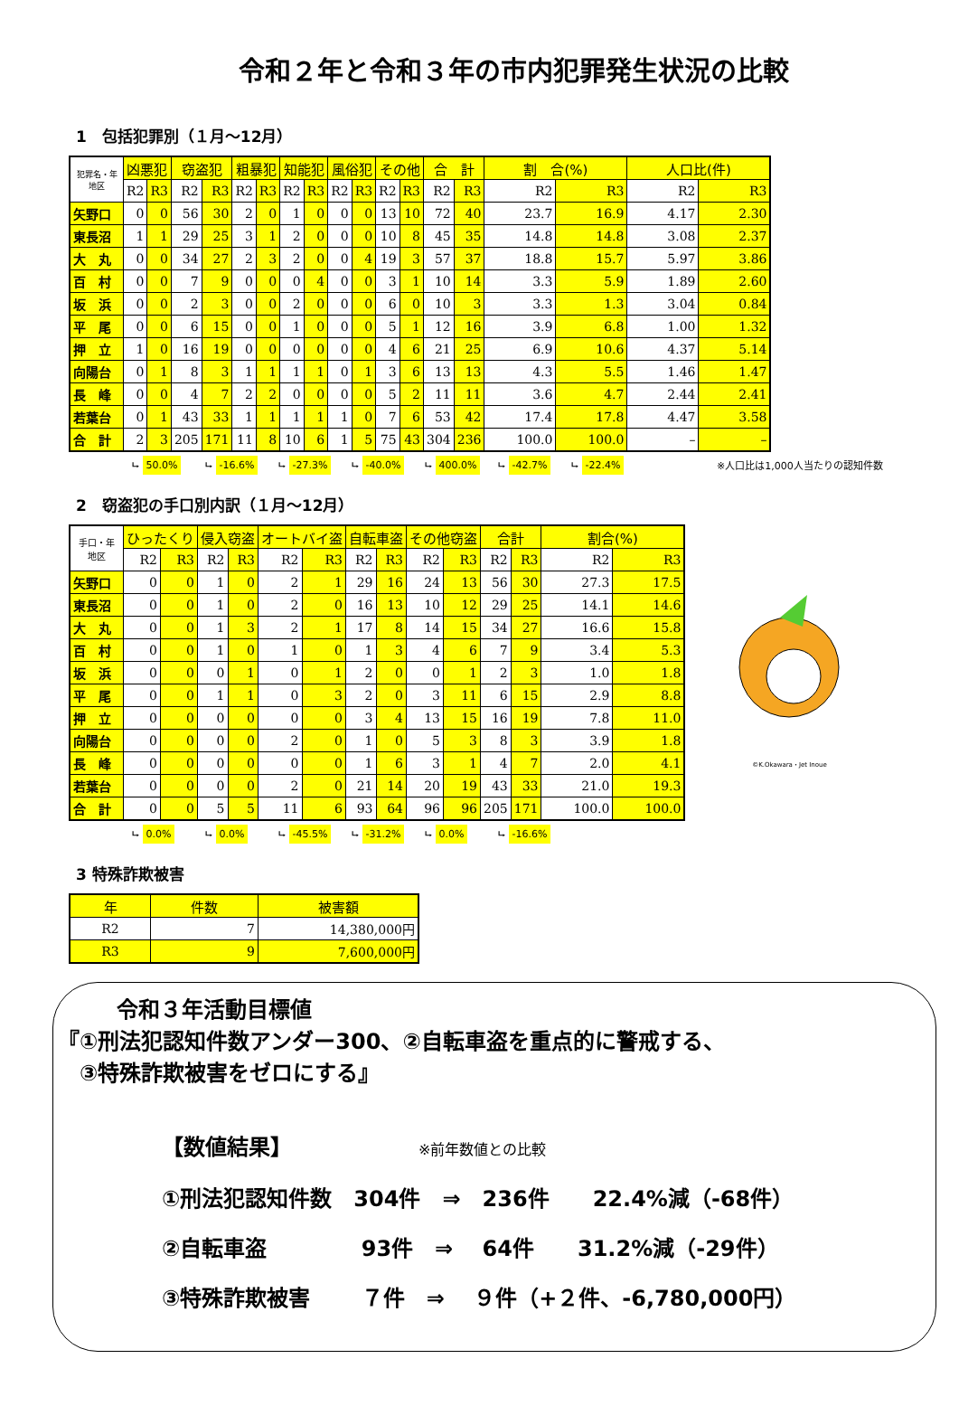令和２年と令和３年の市内犯罪発生状況の比較
1　包括犯罪別（１月～12月）
| 犯罪名・年 地区 | 凶悪犯 | | 窃盗犯 | | 粗暴犯 | | 知能犯 | | 風俗犯 | | その他 | | 合 計 | | 割 合(%) | | 人口比(件) | |
| --- | --- | --- | --- | --- | --- | --- | --- | --- | --- | --- | --- | --- | --- | --- | --- | --- | --- | --- |
| | R2 | R3 | R2 | R3 | R2 | R3 | R2 | R3 | R2 | R3 | R2 | R3 | R2 | R3 | R2 | R3 | R2 | R3 |
| 矢野口 | 0 | 0 | 56 | 30 | 2 | 0 | 1 | 0 | 0 | 0 | 13 | 10 | 72 | 40 | 23.7 | 16.9 | 4.17 | 2.30 |
| 東長沼 | 1 | 1 | 29 | 25 | 3 | 1 | 2 | 0 | 0 | 0 | 10 | 8 | 45 | 35 | 14.8 | 14.8 | 3.08 | 2.37 |
| 大 丸 | 0 | 0 | 34 | 27 | 2 | 3 | 2 | 0 | 0 | 4 | 19 | 3 | 57 | 37 | 18.8 | 15.7 | 5.97 | 3.86 |
| 百 村 | 0 | 0 | 7 | 9 | 0 | 0 | 0 | 4 | 0 | 0 | 3 | 1 | 10 | 14 | 3.3 | 5.9 | 1.89 | 2.60 |
| 坂 浜 | 0 | 0 | 2 | 3 | 0 | 0 | 2 | 0 | 0 | 0 | 6 | 0 | 10 | 3 | 3.3 | 1.3 | 3.04 | 0.84 |
| 平 尾 | 0 | 0 | 6 | 15 | 0 | 0 | 1 | 0 | 0 | 0 | 5 | 1 | 12 | 16 | 3.9 | 6.8 | 1.00 | 1.32 |
| 押 立 | 1 | 0 | 16 | 19 | 0 | 0 | 0 | 0 | 0 | 0 | 4 | 6 | 21 | 25 | 6.9 | 10.6 | 4.37 | 5.14 |
| 向陽台 | 0 | 1 | 8 | 3 | 1 | 1 | 1 | 1 | 0 | 1 | 3 | 6 | 13 | 13 | 4.3 | 5.5 | 1.46 | 1.47 |
| 長 峰 | 0 | 0 | 4 | 7 | 2 | 2 | 0 | 0 | 0 | 0 | 5 | 2 | 11 | 11 | 3.6 | 4.7 | 2.44 | 2.41 |
| 若葉台 | 0 | 1 | 43 | 33 | 1 | 1 | 1 | 1 | 1 | 0 | 7 | 6 | 53 | 42 | 17.4 | 17.8 | 4.47 | 3.58 |
| 合 計 | 2 | 3 | 205 | 171 | 11 | 8 | 10 | 6 | 1 | 5 | 75 | 43 | 304 | 236 | 100.0 | 100.0 | – | – |
⮡ 50.0% ⮡ -16.6% ⮡ -27.3% ⮡ -40.0% ⮡ 400.0% ⮡ -42.7% ⮡ -22.4% ※人口比は1,000人当たりの認知件数
2　窃盗犯の手口別内訳（１月～12月）
| 手口・年 地区 | ひったくり | | 侵入窃盗 | | オートバイ盗 | | 自転車盗 | | その他窃盗 | | 合計 | | 割合(%) | |
| --- | --- | --- | --- | --- | --- | --- | --- | --- | --- | --- | --- | --- | --- | --- |
| | R2 | R3 | R2 | R3 | R2 | R3 | R2 | R3 | R2 | R3 | R2 | R3 | R2 | R3 |
| 矢野口 | 0 | 0 | 1 | 0 | 2 | 1 | 29 | 16 | 24 | 13 | 56 | 30 | 27.3 | 17.5 |
| 東長沼 | 0 | 0 | 1 | 0 | 2 | 0 | 16 | 13 | 10 | 12 | 29 | 25 | 14.1 | 14.6 |
| 大 丸 | 0 | 0 | 1 | 3 | 2 | 1 | 17 | 8 | 14 | 15 | 34 | 27 | 16.6 | 15.8 |
| 百 村 | 0 | 0 | 1 | 0 | 1 | 0 | 1 | 3 | 4 | 6 | 7 | 9 | 3.4 | 5.3 |
| 坂 浜 | 0 | 0 | 0 | 1 | 0 | 1 | 2 | 0 | 0 | 1 | 2 | 3 | 1.0 | 1.8 |
| 平 尾 | 0 | 0 | 1 | 1 | 0 | 3 | 2 | 0 | 3 | 11 | 6 | 15 | 2.9 | 8.8 |
| 押 立 | 0 | 0 | 0 | 0 | 0 | 0 | 3 | 4 | 13 | 15 | 16 | 19 | 7.8 | 11.0 |
| 向陽台 | 0 | 0 | 0 | 0 | 2 | 0 | 1 | 0 | 5 | 3 | 8 | 3 | 3.9 | 1.8 |
| 長 峰 | 0 | 0 | 0 | 0 | 0 | 0 | 1 | 6 | 3 | 1 | 4 | 7 | 2.0 | 4.1 |
| 若葉台 | 0 | 0 | 0 | 0 | 2 | 0 | 21 | 14 | 20 | 19 | 43 | 33 | 21.0 | 19.3 |
| 合 計 | 0 | 0 | 5 | 5 | 11 | 6 | 93 | 64 | 96 | 96 | 205 | 171 | 100.0 | 100.0 |
©K.Okawara・Jet Inoue
⮡ 0.0% ⮡ 0.0% ⮡ -45.5% ⮡ -31.2% ⮡ 0.0% ⮡ -16.6%
3 特殊詐欺被害
| 年 | 件数 | 被害額 |
| --- | --- | --- |
| R2 | 7 | 14,380,000円 |
| R3 | 9 | 7,600,000円 |
令和３年活動目標値
『①刑法犯認知件数アンダー300、②自転車盗を重点的に警戒する、
　③特殊詐欺被害をゼロにする』
【数値結果】 ※前年数値との比較
①刑法犯認知件数　304件　⇒　236件　　22.4%減（-68件）
②自転車盗　　　　 93件　⇒　 64件　　31.2%減（-29件）
③特殊詐欺被害　　 ７件　⇒　 ９件（+２件、-6,780,000円）